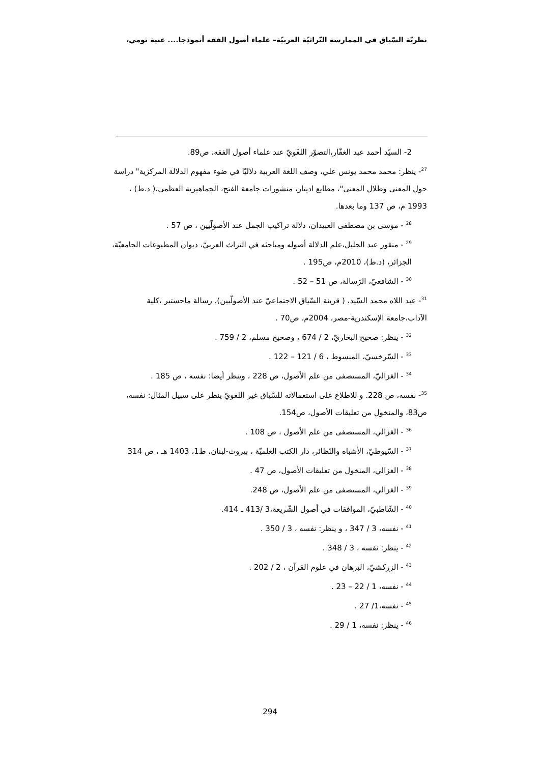نظريّة السّياق في الممارسة التّراثيّة العربيّة– علماء أصول الفقه أنموذجا.... غنية تومي،
2- السيّد أحمد عبد الغفّار،التصوّر اللغّويّ عند علماء أصول الفقه، ص89.
<sup>27</sup>- ينظر: محمد محمد يونس علي، وصف اللغة العربية دلاليًا في ضوء مفهوم الدلالة المركزية" دراسة حول المعنى وظلال المعنى"، مطابع اديتار، منشورات جامعة الفتح، الجماهيرية العظمى،( د.ط) ، 1993 م، ص 137 وما بعدها.
<sup>28</sup> - موسى بن مصطفى العبيدان، دلالة تراكيب الجمل عند الأصولّيين ، ص 57 .
<sup>29</sup> - منقور عبد الجليل،علم الدلالة أصوله ومباحثه في التراث العربيّ، ديوان المطبوعات الجامعيّة، الجزائر، (د.ط)، 2010م، ص195 .
<sup>30</sup> - الشافعيّ، الرّسالة، ص 51 – 52 .
<sup>31</sup>- عبد اللاه محمد السّيد، ( قرينة السّياق الاجتماعيّ عند الأصولّيين)، رسالة ماجستير ،كلية الآداب،جامعة الإسكندرية-مصر، 2004م، ص70 .
<sup>32</sup> - ينظر: صحيح البخاريّ، 2 / 674 ، وصحيح مسلم، 2 / 759 .
<sup>33</sup> - السّرخسيّ، المبسوط ، 6 / 121 – 122 .
<sup>34</sup> - الغزاليّ، المستصفى من علم الأصول، ص 228 ، وينظر أيضا: نفسه ، ص 185 .
<sup>35</sup>- نفسه، ص 228. و للاطلاع على استعمالاته للسّياق غير اللغويّ ينظر على سبيل المثال: نفسه، ص83، والمنخول من تعليقات الأصول، ص154.
<sup>36</sup> - الغزالي، المستصفى من علم الأصول ، ص 108 .
<sup>37</sup> - السّيوطيّ، الأشباه والنّظائر، دار الكتب العلميّة ، بيروت-لبنان، ط1، 1403 هـ ، ص 314
<sup>38</sup> - الغزالي، المنخول من تعليقات الأصول، ص 47 .
<sup>39</sup> - الغزالي، المستصفى من علم الأصول، ص 248.
<sup>40</sup> - الشّاطبيّ، الموافقات في أصول الشّريعة،3 /413 ـ 414.
<sup>41</sup> - نفسه، 3 / 347 ، و ينظر: نفسه ، 3 / 350 .
<sup>42</sup> - ينظر: نفسه ، 3 / 348 .
<sup>43</sup> - الزركشيّ، البرهان في علوم القرآن ، 2 / 202 .
<sup>44</sup> - نفسه، 1 / 22 – 23 .
<sup>45</sup> - نفسه،1/ 27 .
<sup>46</sup> - ينظر: نفسه، 1 / 29 .
294